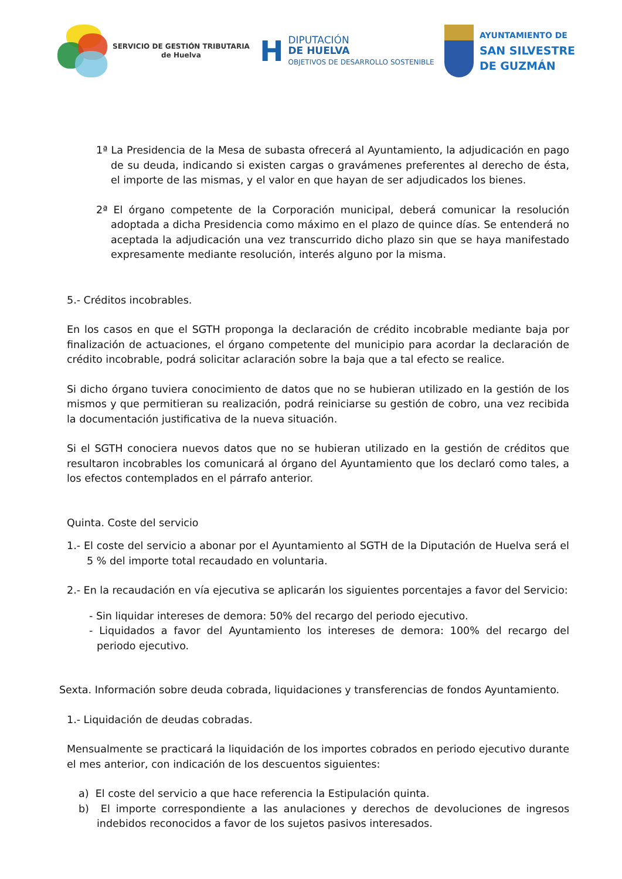SERVICIO DE GESTIÓN TRIBUTARIA
de Huelva
H
DIPUTACIÓN
DE HUELVA
OBJETIVOS DE DESARROLLO SOSTENIBLE
AYUNTAMIENTO DE
SAN SILVESTRE
DE GUZMÁN
1ª La Presidencia de la Mesa de subasta ofrecerá al Ayuntamiento, la adjudicación en pago de su deuda, indicando si existen cargas o gravámenes preferentes al derecho de ésta, el importe de las mismas, y el valor en que hayan de ser adjudicados los bienes.
2ª El órgano competente de la Corporación municipal, deberá comunicar la resolución adoptada a dicha Presidencia como máximo en el plazo de quince días. Se entenderá no aceptada la adjudicación una vez transcurrido dicho plazo sin que se haya manifestado expresamente mediante resolución, interés alguno por la misma.
5.- Créditos incobrables.
En los casos en que el SGTH proponga la declaración de crédito incobrable mediante baja por finalización de actuaciones, el órgano competente del municipio para acordar la declaración de crédito incobrable, podrá solicitar aclaración sobre la baja que a tal efecto se realice.
Si dicho órgano tuviera conocimiento de datos que no se hubieran utilizado en la gestión de los mismos y que permitieran su realización, podrá reiniciarse su gestión de cobro, una vez recibida la documentación justificativa de la nueva situación.
Si el SGTH conociera nuevos datos que no se hubieran utilizado en la gestión de créditos que resultaron incobrables los comunicará al órgano del Ayuntamiento que los declaró como tales, a los efectos contemplados en el párrafo anterior.
Quinta. Coste del servicio
1.- El coste del servicio a abonar por el Ayuntamiento al SGTH de la Diputación de Huelva será el 5 % del importe total recaudado en voluntaria.
2.- En la recaudación en vía ejecutiva se aplicarán los siguientes porcentajes a favor del Servicio:
- Sin liquidar intereses de demora: 50% del recargo del periodo ejecutivo.
- Liquidados a favor del Ayuntamiento los intereses de demora: 100% del recargo del periodo ejecutivo.
Sexta. Información sobre deuda cobrada, liquidaciones y transferencias de fondos Ayuntamiento.
1.- Liquidación de deudas cobradas.
Mensualmente se practicará la liquidación de los importes cobrados en periodo ejecutivo durante el mes anterior, con indicación de los descuentos siguientes:
a) El coste del servicio a que hace referencia la Estipulación quinta.
b) El importe correspondiente a las anulaciones y derechos de devoluciones de ingresos indebidos reconocidos a favor de los sujetos pasivos interesados.